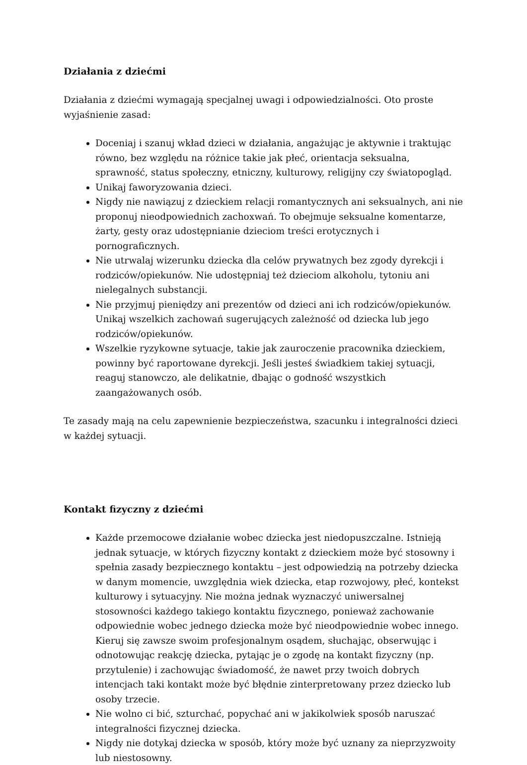Działania z dziećmi
Działania z dziećmi wymagają specjalnej uwagi i odpowiedzialności. Oto proste wyjaśnienie zasad:
Doceniaj i szanuj wkład dzieci w działania, angażując je aktywnie i traktując równo, bez względu na różnice takie jak płeć, orientacja seksualna, sprawność, status społeczny, etniczny, kulturowy, religijny czy światopogląd.
Unikaj faworyzowania dzieci.
Nigdy nie nawiązuj z dzieckiem relacji romantycznych ani seksualnych, ani nie proponuj nieodpowiednich zachoxwań. To obejmuje seksualne komentarze, żarty, gesty oraz udostępnianie dzieciom treści erotycznych i pornograficznych.
Nie utrwalaj wizerunku dziecka dla celów prywatnych bez zgody dyrekcji i rodziców/opiekunów. Nie udostępniaj też dzieciom alkoholu, tytoniu ani nielegalnych substancji.
Nie przyjmuj pieniędzy ani prezentów od dzieci ani ich rodziców/opiekunów. Unikaj wszelkich zachowań sugerujących zależność od dziecka lub jego rodziców/opiekunów.
Wszelkie ryzykowne sytuacje, takie jak zauroczenie pracownika dzieckiem, powinny być raportowane dyrekcji. Jeśli jesteś świadkiem takiej sytuacji, reaguj stanowczo, ale delikatnie, dbając o godność wszystkich zaangażowanych osób.
Te zasady mają na celu zapewnienie bezpieczeństwa, szacunku i integralności dzieci w każdej sytuacji.
Kontakt fizyczny z dziećmi
Każde przemocowe działanie wobec dziecka jest niedopuszczalne. Istnieją jednak sytuacje, w których fizyczny kontakt z dzieckiem może być stosowny i spełnia zasady bezpiecznego kontaktu – jest odpowiedzią na potrzeby dziecka w danym momencie, uwzględnia wiek dziecka, etap rozwojowy, płeć, kontekst kulturowy i sytuacyjny. Nie można jednak wyznaczyć uniwersalnej stosowności każdego takiego kontaktu fizycznego, ponieważ zachowanie odpowiednie wobec jednego dziecka może być nieodpowiednie wobec innego. Kieruj się zawsze swoim profesjonalnym osądem, słuchając, obserwując i odnotowując reakcję dziecka, pytając je o zgodę na kontakt fizyczny (np. przytulenie) i zachowując świadomość, że nawet przy twoich dobrych intencjach taki kontakt może być błędnie zinterpretowany przez dziecko lub osoby trzecie.
Nie wolno ci bić, szturchać, popychać ani w jakikolwiek sposób naruszać integralności fizycznej dziecka.
Nigdy nie dotykaj dziecka w sposób, który może być uznany za nieprzyzwoity lub niestosowny.